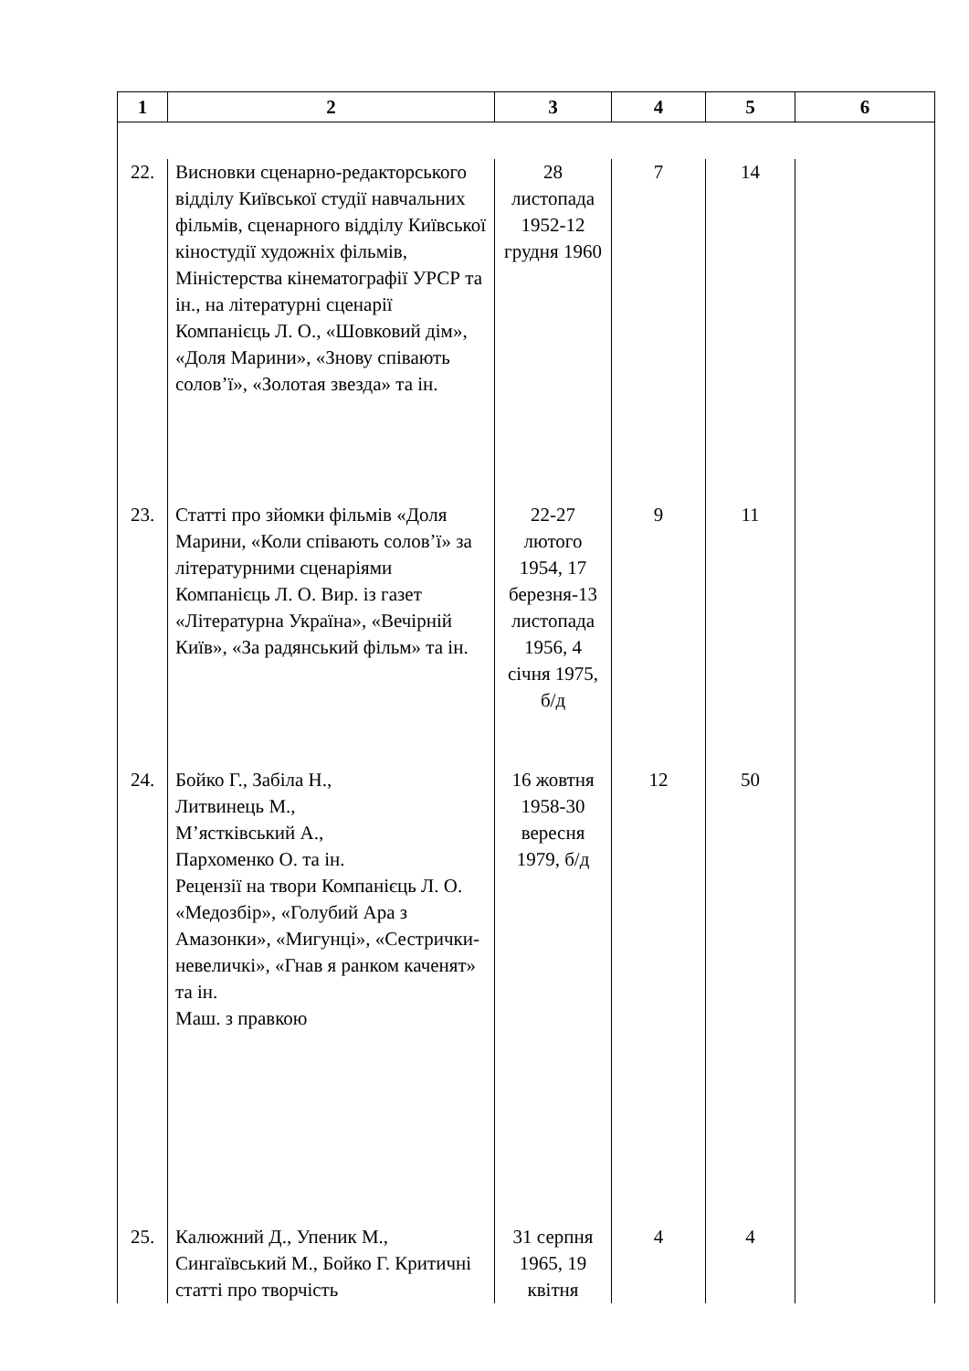| 1 | 2 | 3 | 4 | 5 | 6 |
| --- | --- | --- | --- | --- | --- |
| 22. | Висновки сценарно-редакторського відділу Київської студії навчальних фільмів, сценарного відділу Київської кіностудії художніх фільмів, Міністерства кінематографії УРСР та ін., на літературні сценарії Компанієць Л. О., «Шовковий дім», «Доля Марини», «Знову співають солов’ї», «Золотая звезда» та ін. | 28 листопада 1952-12 грудня 1960 | 7 | 14 | |
| 23. | Статті про зйомки фільмів «Доля Марини, «Коли співають солов’ї» за літературними сценаріями Компанієць Л. О. Вир. із газет «Літературна Україна», «Вечірній Київ», «За радянський фільм» та ін. | 22-27 лютого 1954, 17 березня-13 листопада 1956, 4 січня 1975, б/д | 9 | 11 | |
| 24. | Бойко Г., Забіла Н., Литвинець М., М’ястківський А., Пархоменко О. та ін. Рецензії на твори Компанієць Л. О. «Медозбір», «Голубий Ара з Амазонки», «Мигунці», «Сестрички-невеличкі», «Гнав я ранком каченят» та ін. Маш. з правкою | 16 жовтня 1958-30 вересня 1979, б/д | 12 | 50 | |
| 25. | Калюжний Д., Упеник М., Сингаївський М., Бойко Г. Критичні статті про творчість | 31 серпня 1965, 19 квітня | 4 | 4 | |